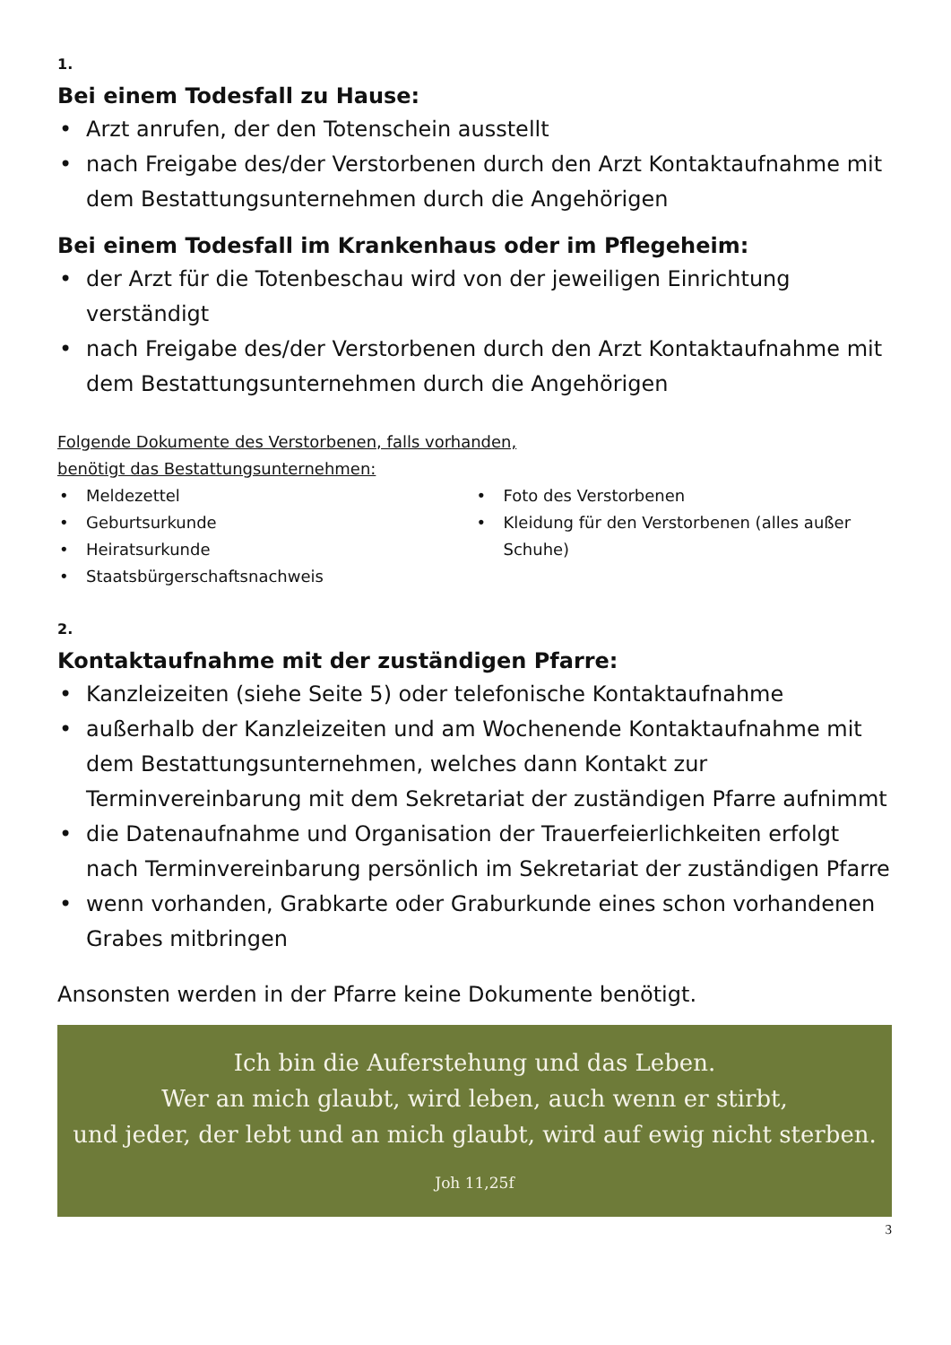1.
Bei einem Todesfall zu Hause:
• Arzt anrufen, der den Totenschein ausstellt
• nach Freigabe des/der Verstorbenen durch den Arzt Kontaktaufnahme mit dem Bestattungsunternehmen durch die Angehörigen
Bei einem Todesfall im Krankenhaus oder im Pflegeheim:
• der Arzt für die Totenbeschau wird von der jeweiligen Einrichtung verständigt
• nach Freigabe des/der Verstorbenen durch den Arzt Kontaktaufnahme mit dem Bestattungsunternehmen durch die Angehörigen
Folgende Dokumente des Verstorbenen, falls vorhanden,
benötigt das Bestattungsunternehmen:
• Meldezettel
• Geburtsurkunde
• Heiratsurkunde
• Staatsbürgerschaftsnachweis
• Foto des Verstorbenen
• Kleidung für den Verstorbenen (alles außer Schuhe)
2.
Kontaktaufnahme mit der zuständigen Pfarre:
• Kanzleizeiten (siehe Seite 5) oder telefonische Kontaktaufnahme
• außerhalb der Kanzleizeiten und am Wochenende Kontaktaufnahme mit dem Bestattungsunternehmen, welches dann Kontakt zur Terminvereinbarung mit dem Sekretariat der zuständigen Pfarre aufnimmt
• die Datenaufnahme und Organisation der Trauerfeierlichkeiten erfolgt nach Terminvereinbarung persönlich im Sekretariat der zuständigen Pfarre
• wenn vorhanden, Grabkarte oder Graburkunde eines schon vorhandenen Grabes mitbringen
Ansonsten werden in der Pfarre keine Dokumente benötigt.
Ich bin die Auferstehung und das Leben.
Wer an mich glaubt, wird leben, auch wenn er stirbt,
und jeder, der lebt und an mich glaubt, wird auf ewig nicht sterben.
Joh 11,25f
3